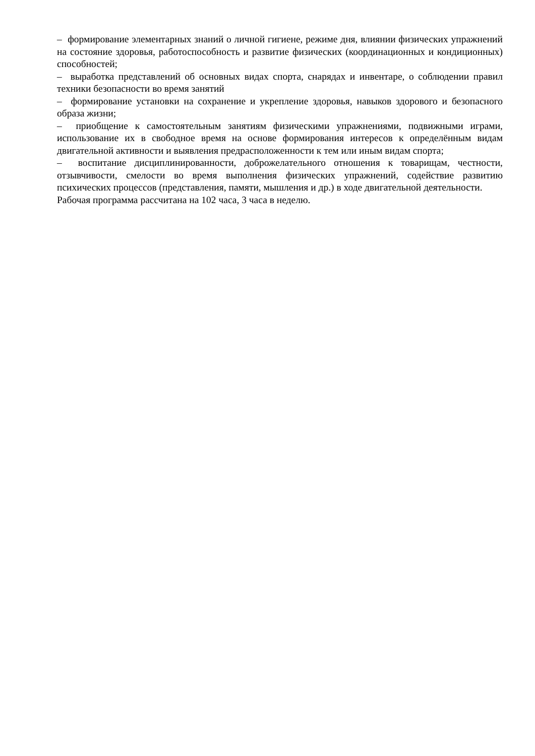– формирование элементарных знаний о личной гигиене, режиме дня, влиянии физических упражнений на состояние здоровья, работоспособность и развитие физических (координационных и кондиционных) способностей;
– выработка представлений об основных видах спорта, снарядах и инвентаре, о соблюдении правил техники безопасности во время занятий
– формирование установки на сохранение и укрепление здоровья, навыков здорового и безопасного образа жизни;
– приобщение к самостоятельным занятиям физическими упражнениями, подвижными играми, использование их в свободное время на основе формирования интересов к определённым видам двигательной активности и выявления предрасположенности к тем или иным видам спорта;
– воспитание дисциплинированности, доброжелательного отношения к товарищам, честности, отзывчивости, смелости во время выполнения физических упражнений, содействие развитию психических процессов (представления, памяти, мышления и др.) в ходе двигательной деятельности.
Рабочая программа рассчитана на 102 часа, 3 часа в неделю.